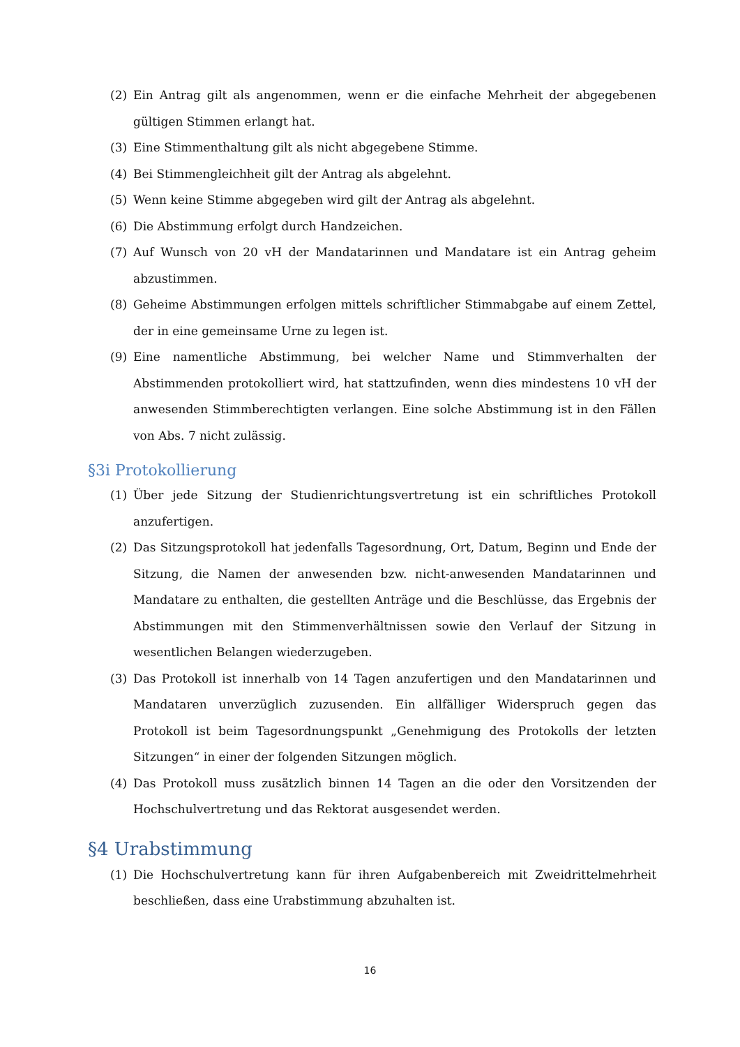(2) Ein Antrag gilt als angenommen, wenn er die einfache Mehrheit der abgegebenen gültigen Stimmen erlangt hat.
(3) Eine Stimmenthaltung gilt als nicht abgegebene Stimme.
(4) Bei Stimmengleichheit gilt der Antrag als abgelehnt.
(5) Wenn keine Stimme abgegeben wird gilt der Antrag als abgelehnt.
(6) Die Abstimmung erfolgt durch Handzeichen.
(7) Auf Wunsch von 20 vH der Mandatarinnen und Mandatare ist ein Antrag geheim abzustimmen.
(8) Geheime Abstimmungen erfolgen mittels schriftlicher Stimmabgabe auf einem Zettel, der in eine gemeinsame Urne zu legen ist.
(9) Eine namentliche Abstimmung, bei welcher Name und Stimmverhalten der Abstimmenden protokolliert wird, hat stattzufinden, wenn dies mindestens 10 vH der anwesenden Stimmberechtigten verlangen. Eine solche Abstimmung ist in den Fällen von Abs. 7 nicht zulässig.
§3i Protokollierung
(1) Über jede Sitzung der Studienrichtungsvertretung ist ein schriftliches Protokoll anzufertigen.
(2) Das Sitzungsprotokoll hat jedenfalls Tagesordnung, Ort, Datum, Beginn und Ende der Sitzung, die Namen der anwesenden bzw. nicht-anwesenden Mandatarinnen und Mandatare zu enthalten, die gestellten Anträge und die Beschlüsse, das Ergebnis der Abstimmungen mit den Stimmenverhältnissen sowie den Verlauf der Sitzung in wesentlichen Belangen wiederzugeben.
(3) Das Protokoll ist innerhalb von 14 Tagen anzufertigen und den Mandatarinnen und Mandataren unverzüglich zuzusenden. Ein allfälliger Widerspruch gegen das Protokoll ist beim Tagesordnungspunkt „Genehmigung des Protokolls der letzten Sitzungen“ in einer der folgenden Sitzungen möglich.
(4) Das Protokoll muss zusätzlich binnen 14 Tagen an die oder den Vorsitzenden der Hochschulvertretung und das Rektorat ausgesendet werden.
§4 Urabstimmung
(1) Die Hochschulvertretung kann für ihren Aufgabenbereich mit Zweidrittelmehrheit beschließen, dass eine Urabstimmung abzuhalten ist.
16